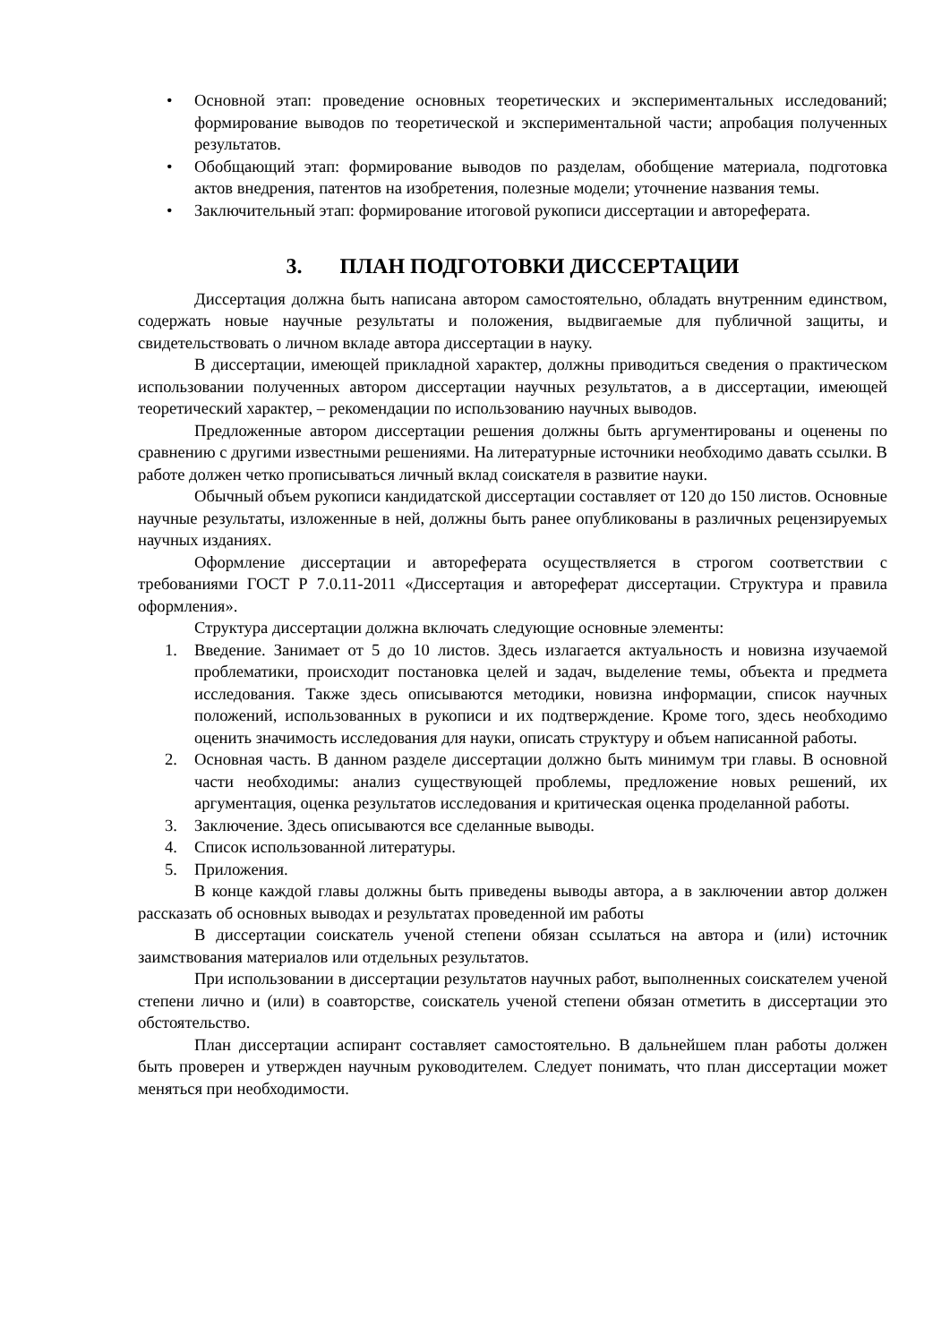• Основной этап: проведение основных теоретических и экспериментальных исследований; формирование выводов по теоретической и экспериментальной части; апробация полученных результатов.
• Обобщающий этап: формирование выводов по разделам, обобщение материала, подготовка актов внедрения, патентов на изобретения, полезные модели; уточнение названия темы.
• Заключительный этап: формирование итоговой рукописи диссертации и автореферата.
3. ПЛАН ПОДГОТОВКИ ДИССЕРТАЦИИ
Диссертация должна быть написана автором самостоятельно, обладать внутренним единством, содержать новые научные результаты и положения, выдвигаемые для публичной защиты, и свидетельствовать о личном вкладе автора диссертации в науку.
В диссертации, имеющей прикладной характер, должны приводиться сведения о практическом использовании полученных автором диссертации научных результатов, а в диссертации, имеющей теоретический характер, – рекомендации по использованию научных выводов.
Предложенные автором диссертации решения должны быть аргументированы и оценены по сравнению с другими известными решениями. На литературные источники необходимо давать ссылки. В работе должен четко прописываться личный вклад соискателя в развитие науки.
Обычный объем рукописи кандидатской диссертации составляет от 120 до 150 листов. Основные научные результаты, изложенные в ней, должны быть ранее опубликованы в различных рецензируемых научных изданиях.
Оформление диссертации и автореферата осуществляется в строгом соответствии с требованиями ГОСТ Р 7.0.11-2011 «Диссертация и автореферат диссертации. Структура и правила оформления».
Структура диссертации должна включать следующие основные элементы:
1. Введение. Занимает от 5 до 10 листов. Здесь излагается актуальность и новизна изучаемой проблематики, происходит постановка целей и задач, выделение темы, объекта и предмета исследования. Также здесь описываются методики, новизна информации, список научных положений, использованных в рукописи и их подтверждение. Кроме того, здесь необходимо оценить значимость исследования для науки, описать структуру и объем написанной работы.
2. Основная часть. В данном разделе диссертации должно быть минимум три главы. В основной части необходимы: анализ существующей проблемы, предложение новых решений, их аргументация, оценка результатов исследования и критическая оценка проделанной работы.
3. Заключение. Здесь описываются все сделанные выводы.
4. Список использованной литературы.
5. Приложения.
В конце каждой главы должны быть приведены выводы автора, а в заключении автор должен рассказать об основных выводах и результатах проведенной им работы
В диссертации соискатель ученой степени обязан ссылаться на автора и (или) источник заимствования материалов или отдельных результатов.
При использовании в диссертации результатов научных работ, выполненных соискателем ученой степени лично и (или) в соавторстве, соискатель ученой степени обязан отметить в диссертации это обстоятельство.
План диссертации аспирант составляет самостоятельно. В дальнейшем план работы должен быть проверен и утвержден научным руководителем. Следует понимать, что план диссертации может меняться при необходимости.